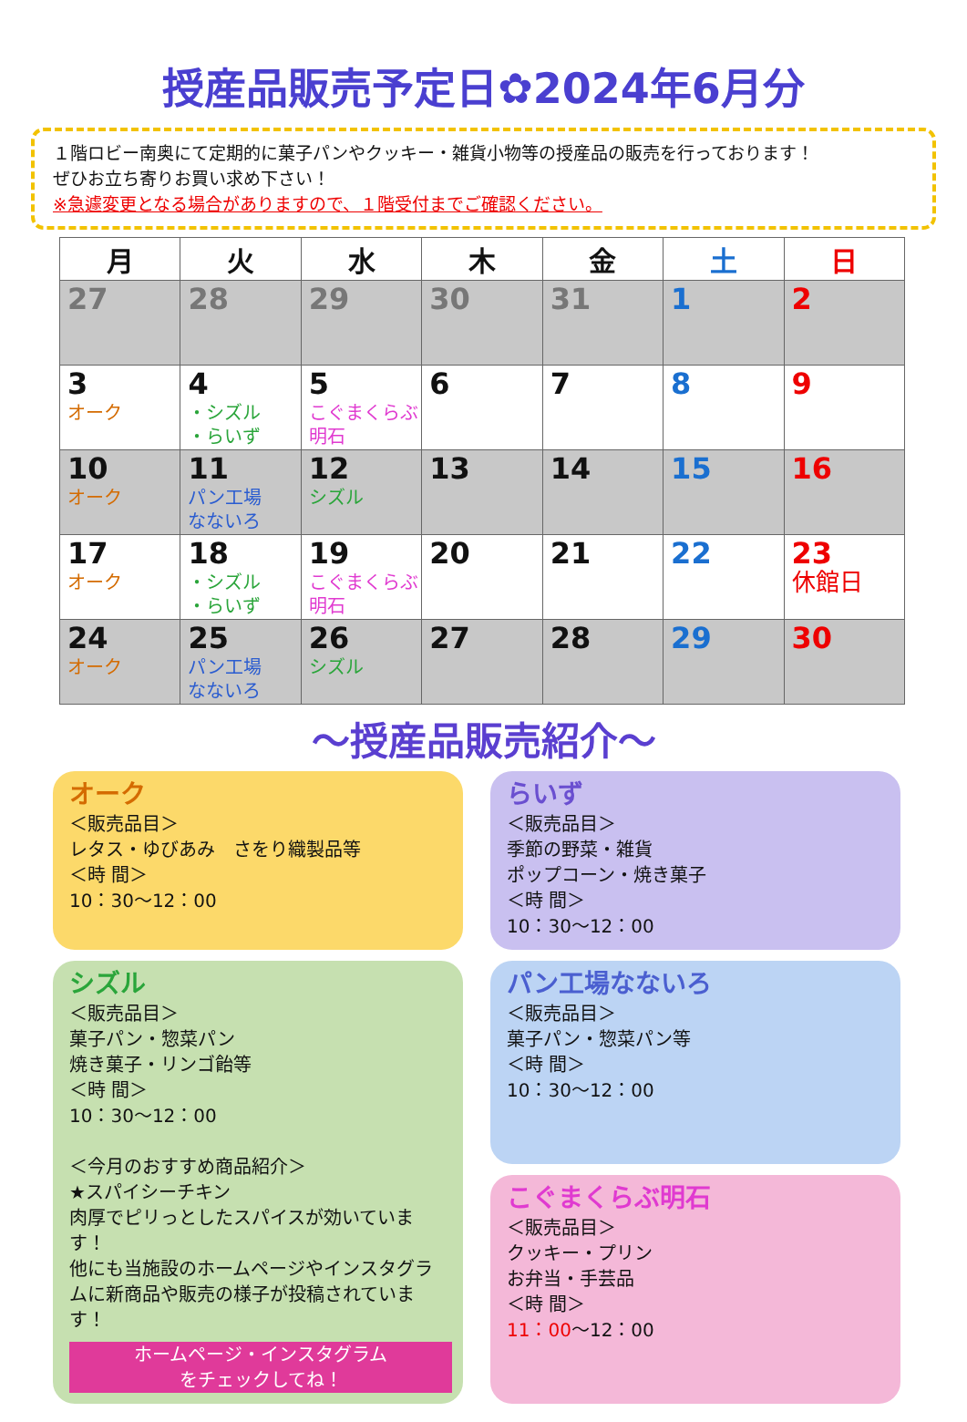授産品販売予定日✿2024年6月分
１階ロビー南奥にて定期的に菓子パンやクッキー・雑貨小物等の授産品の販売を行っております！
ぜひお立ち寄りお買い求め下さい！
※急遽変更となる場合がありますので、１階受付までご確認ください。
| 月 | 火 | 水 | 木 | 金 | 土 | 日 |
| --- | --- | --- | --- | --- | --- | --- |
| 27 | 28 | 29 | 30 | 31 | 1 | 2 |
| 3 オーク | 4 ・シズル ・らいず | 5 こぐまくらぶ 明石 | 6 | 7 | 8 | 9 |
| 10 オーク | 11 パン工場 なないろ | 12 シズル | 13 | 14 | 15 | 16 |
| 17 オーク | 18 ・シズル ・らいず | 19 こぐまくらぶ 明石 | 20 | 21 | 22 | 23 休館日 |
| 24 オーク | 25 パン工場 なないろ | 26 シズル | 27 | 28 | 29 | 30 |
～授産品販売紹介～
オーク
＜販売品目＞
レタス・ゆびあみ　さをり織製品等
＜時 間＞
10：30～12：00
らいず
＜販売品目＞
季節の野菜・雑貨
ポップコーン・焼き菓子
＜時 間＞
10：30～12：00
シズル
＜販売品目＞
菓子パン・惣菜パン
焼き菓子・リンゴ飴等
＜時 間＞
10：30～12：00
＜今月のおすすめ商品紹介＞
★スパイシーチキン
肉厚でピリっとしたスパイスが効いています！
他にも当施設のホームページやインスタグラムに新商品や販売の様子が投稿されています！
ホームページ・インスタグラム
をチェックしてね！
パン工場なないろ
＜販売品目＞
菓子パン・惣菜パン等
＜時 間＞
10：30～12：00
こぐまくらぶ明石
＜販売品目＞
クッキー・プリン
お弁当・手芸品
＜時 間＞
11：00～12：00